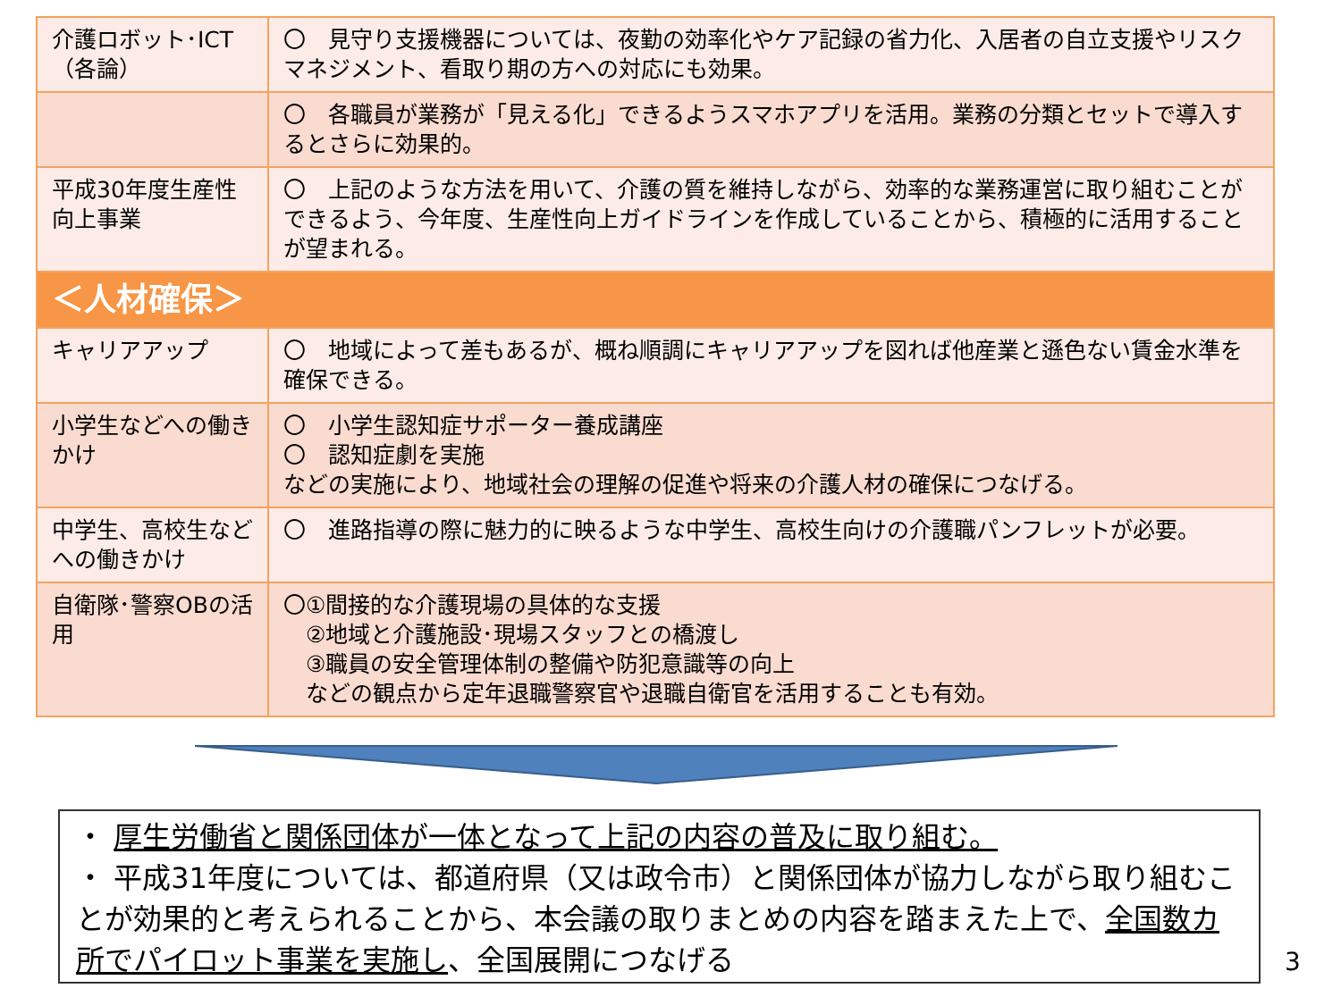| 介護ロボット･ICT（各論） | 〇 見守り支援機器については、夜勤の効率化やケア記録の省力化、入居者の自立支援やリスクマネジメント、看取り期の方への対応にも効果。 |
| | 〇 各職員が業務が「見える化」できるようスマホアプリを活用。業務の分類とセットで導入するとさらに効果的。 |
| 平成30年度生産性向上事業 | 〇 上記のような方法を用いて、介護の質を維持しながら、効率的な業務運営に取り組むことができるよう、今年度、生産性向上ガイドラインを作成していることから、積極的に活用することが望まれる。 |
| ＜人材確保＞ | |
| キャリアアップ | 〇 地域によって差もあるが、概ね順調にキャリアアップを図れば他産業と遜色ない賃金水準を確保できる。 |
| 小学生などへの働きかけ | 〇 小学生認知症サポーター養成講座 〇 認知症劇を実施 などの実施により、地域社会の理解の促進や将来の介護人材の確保につなげる。 |
| 中学生、高校生などへの働きかけ | 〇 進路指導の際に魅力的に映るような中学生、高校生向けの介護職パンフレットが必要。 |
| 自衛隊･警察OBの活用 | 〇①間接的な介護現場の具体的な支援 ②地域と介護施設･現場スタッフとの橋渡し ③職員の安全管理体制の整備や防犯意識等の向上 などの観点から定年退職警察官や退職自衛官を活用することも有効。 |
・ 厚生労働省と関係団体が一体となって上記の内容の普及に取り組む。
・ 平成31年度については、都道府県（又は政令市）と関係団体が協力しながら取り組むことが効果的と考えられることから、本会議の取りまとめの内容を踏まえた上で、全国数カ所でパイロット事業を実施し、全国展開につなげる
3